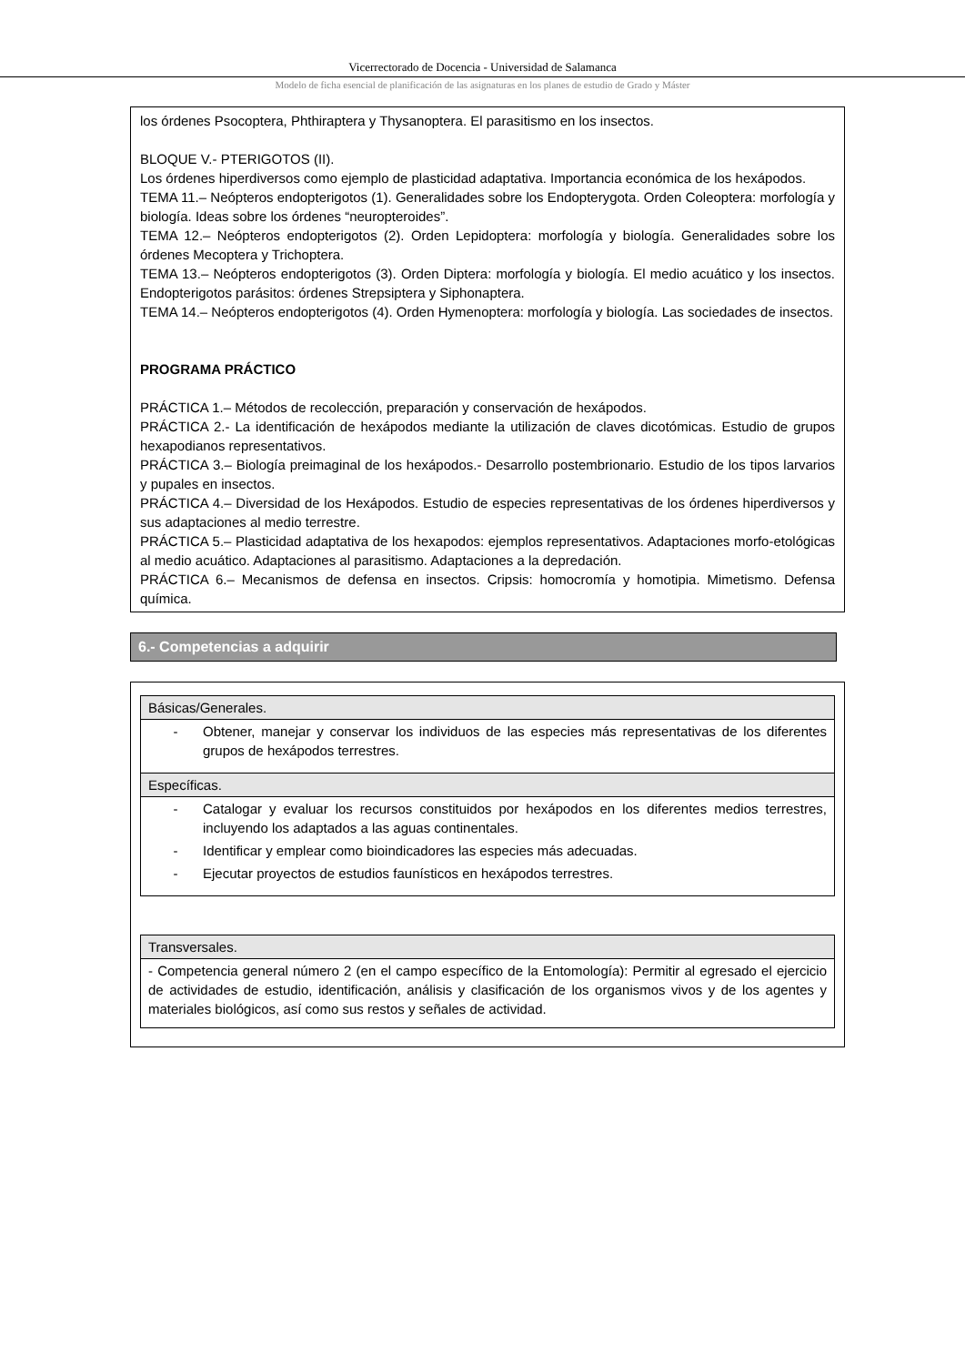Vicerrectorado de Docencia - Universidad de Salamanca
Modelo de ficha esencial de planificación de las asignaturas en los planes de estudio de Grado y Máster
los órdenes Psocoptera, Phthiraptera y Thysanoptera. El parasitismo en los insectos.
BLOQUE V.- PTERIGOTOS (II).
Los órdenes hiperdiversos como ejemplo de plasticidad adaptativa. Importancia económica de los hexápodos.
TEMA 11.– Neópteros endopterigotos (1). Generalidades sobre los Endopterygota. Orden Coleoptera: morfología y biología. Ideas sobre los órdenes “neuropteroides”.
TEMA 12.– Neópteros endopterigotos (2). Orden Lepidoptera: morfología y biología. Generalidades sobre los órdenes Mecoptera y Trichoptera.
TEMA 13.– Neópteros endopterigotos (3). Orden Diptera: morfología y biología. El medio acuático y los insectos. Endopterigotos parásitos: órdenes Strepsiptera y Siphonaptera.
TEMA 14.– Neópteros endopterigotos (4). Orden Hymenoptera: morfología y biología. Las sociedades de insectos.
PROGRAMA PRÁCTICO
PRÁCTICA 1.– Métodos de recolección, preparación y conservación de hexápodos.
PRÁCTICA 2.- La identificación de hexápodos mediante la utilización de claves dicotómicas. Estudio de grupos hexapodianos representativos.
PRÁCTICA 3.– Biología preimaginal de los hexápodos.- Desarrollo postembrionario. Estudio de los tipos larvarios y pupales en insectos.
PRÁCTICA 4.– Diversidad de los Hexápodos. Estudio de especies representativas de los órdenes hiperdiversos y sus adaptaciones al medio terrestre.
PRÁCTICA 5.– Plasticidad adaptativa de los hexapodos: ejemplos representativos. Adaptaciones morfo-etológicas al medio acuático. Adaptaciones al parasitismo. Adaptaciones a la depredación.
PRÁCTICA 6.– Mecanismos de defensa en insectos. Cripsis: homocromía y homotipia. Mimetismo. Defensa química.
6.- Competencias a adquirir
| Básicas/Generales. |
| --- |
| - Obtener, manejar y conservar los individuos de las especies más representativas de los diferentes grupos de hexápodos terrestres. |
| Específicas. |
| - Catalogar y evaluar los recursos constituidos por hexápodos en los diferentes medios terrestres, incluyendo los adaptados a las aguas continentales. - Identificar y emplear como bioindicadores las especies más adecuadas. - Ejecutar proyectos de estudios faunísticos en hexápodos terrestres. |
| Transversales. |
| --- |
| - Competencia general número 2 (en el campo específico de la Entomología): Permitir al egresado el ejercicio de actividades de estudio, identificación, análisis y clasificación de los organismos vivos y de los agentes y materiales biológicos, así como sus restos y señales de actividad. |